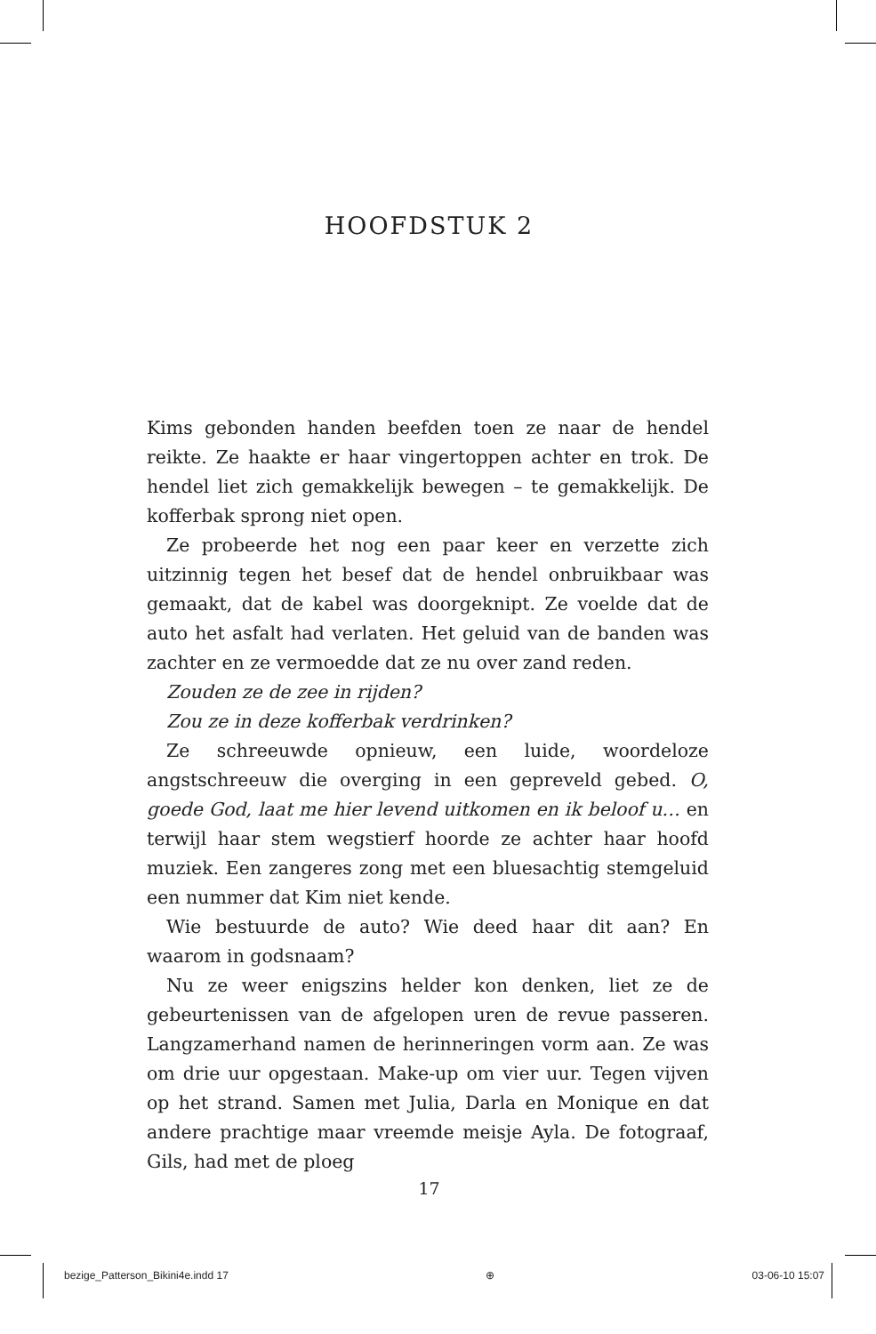HOOFDSTUK 2
Kims gebonden handen beefden toen ze naar de hendel reikte. Ze haakte er haar vingertoppen achter en trok. De hendel liet zich gemakkelijk bewegen – te gemakkelijk. De kofferbak sprong niet open.
Ze probeerde het nog een paar keer en verzette zich uitzinnig tegen het besef dat de hendel onbruikbaar was gemaakt, dat de kabel was doorgeknipt. Ze voelde dat de auto het asfalt had verlaten. Het geluid van de banden was zachter en ze vermoedde dat ze nu over zand reden.
Zouden ze de zee in rijden?
Zou ze in deze kofferbak verdrinken?
Ze schreeuwde opnieuw, een luide, woordeloze angstschreeuw die overging in een gepreveld gebed. O, goede God, laat me hier levend uitkomen en ik beloof u… en terwijl haar stem wegstierf hoorde ze achter haar hoofd muziek. Een zangeres zong met een bluesachtig stemgeluid een nummer dat Kim niet kende.
Wie bestuurde de auto? Wie deed haar dit aan? En waarom in godsnaam?
Nu ze weer enigszins helder kon denken, liet ze de gebeurtenissen van de afgelopen uren de revue passeren. Langzamerhand namen de herinneringen vorm aan. Ze was om drie uur opgestaan. Make-up om vier uur. Tegen vijven op het strand. Samen met Julia, Darla en Monique en dat andere prachtige maar vreemde meisje Ayla. De fotograaf, Gils, had met de ploeg
17
bezige_Patterson_Bikini4e.indd 17 ⊕ 03-06-10 15:07